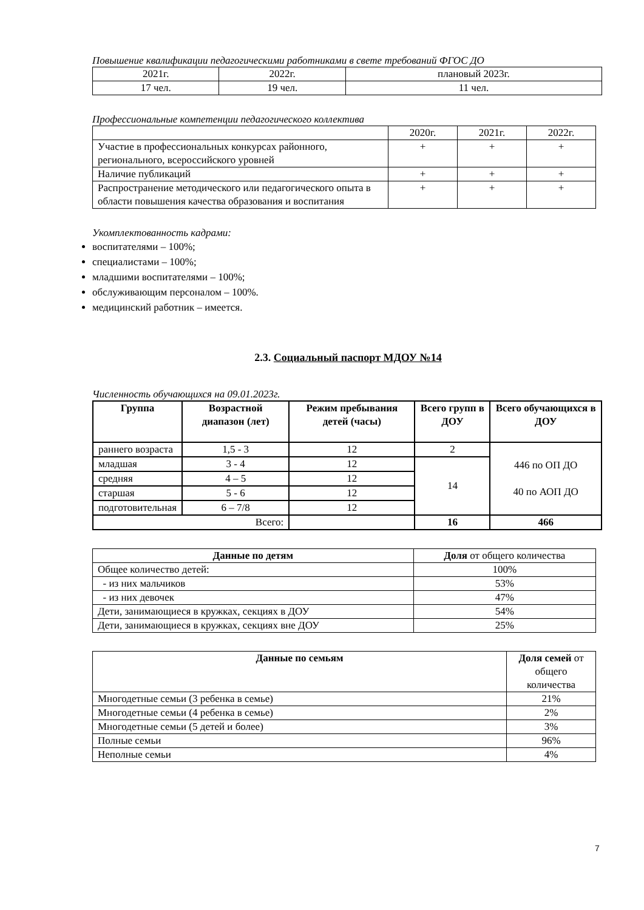Повышение квалификации педагогическими работниками в свете требований ФГОС ДО
| 2021г. | 2022г. | плановый 2023г. |
| 17 чел. | 19 чел. | 11 чел. |
Профессиональные компетенции педагогического коллектива
| | 2020г. | 2021г. | 2022г. |
| Участие в профессиональных конкурсах районного, регионального, всероссийского уровней | + | + | + |
| Наличие публикаций | + | + | + |
| Распространение методического или педагогического опыта в области повышения качества образования и воспитания | + | + | + |
Укомплектованность кадрами:
воспитателями – 100%;
специалистами – 100%;
младшими воспитателями – 100%;
обслуживающим персоналом – 100%.
медицинский работник – имеется.
2.3. Социальный паспорт МДОУ №14
Численность обучающихся на 09.01.2023г.
| Группа | Возрастной диапазон (лет) | Режим пребывания детей (часы) | Всего групп в ДОУ | Всего обучающихся в ДОУ |
| --- | --- | --- | --- | --- |
| раннего возраста | 1,5 - 3 | 12 | 2 | 446 по ОП ДО 40 по АОП ДО |
| младшая | 3 - 4 | 12 | 14 | |
| средняя | 4 – 5 | 12 | | |
| старшая | 5 - 6 | 12 | | |
| подготовительная | 6 – 7/8 | 12 | | |
| Всего: | | | 16 | 466 |
| Данные по детям | Доля от общего количества |
| Общее количество детей: | 100% |
| - из них мальчиков | 53% |
| - из них девочек | 47% |
| Дети, занимающиеся в кружках, секциях в ДОУ | 54% |
| Дети, занимающиеся в кружках, секциях вне ДОУ | 25% |
| Данные по семьям | Доля семей от общего количества |
| Многодетные семьи (3 ребенка в семье) | 21% |
| Многодетные семьи (4 ребенка в семье) | 2% |
| Многодетные семьи (5 детей и более) | 3% |
| Полные семьи | 96% |
| Неполные семьи | 4% |
7